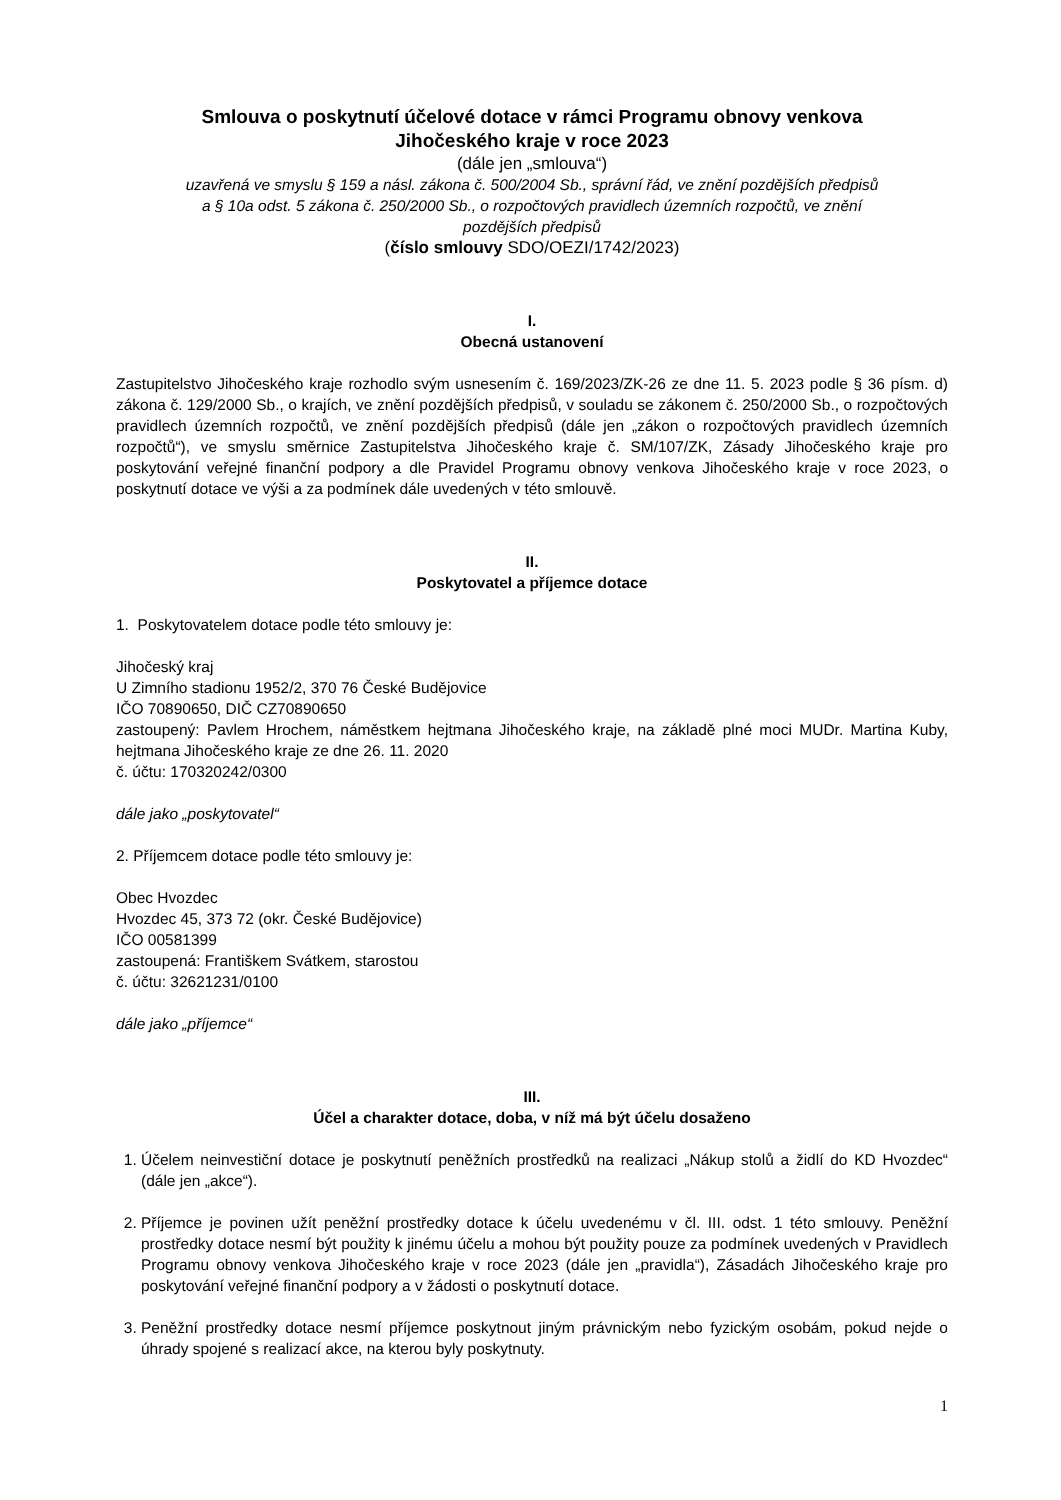Smlouva o poskytnutí účelové dotace v rámci Programu obnovy venkova
Jihočeského kraje v roce 2023
(dále jen „smlouva“)
uzavřená ve smyslu § 159 a násl. zákona č. 500/2004 Sb., správní řád, ve znění pozdějších předpisů
a § 10a odst. 5 zákona č. 250/2000 Sb., o rozpočtových pravidlech územních rozpočtů, ve znění
pozdějších předpisů
(číslo smlouvy SDO/OEZI/1742/2023)
I.
Obecná ustanovení
Zastupitelstvo Jihočeského kraje rozhodlo svým usnesením č. 169/2023/ZK-26 ze dne 11. 5. 2023 podle § 36 písm. d) zákona č. 129/2000 Sb., o krajích, ve znění pozdějších předpisů, v souladu se zákonem č. 250/2000 Sb., o rozpočtových pravidlech územních rozpočtů, ve znění pozdějších předpisů (dále jen „zákon o rozpočtových pravidlech územních rozpočtů“), ve smyslu směrnice Zastupitelstva Jihočeského kraje č. SM/107/ZK, Zásady Jihočeského kraje pro poskytování veřejné finanční podpory a dle Pravidel Programu obnovy venkova Jihočeského kraje v roce 2023, o poskytnutí dotace ve výši a za podmínek dále uvedených v této smlouvě.
II.
Poskytovatel a příjemce dotace
1. Poskytovatelem dotace podle této smlouvy je:
Jihočeský kraj
U Zimního stadionu 1952/2, 370 76 České Budějovice
IČO 70890650, DIČ CZ70890650
zastoupený: Pavlem Hrochem, náměstkem hejtmana Jihočeského kraje, na základě plné moci MUDr. Martina Kuby, hejtmana Jihočeského kraje ze dne 26. 11. 2020
č. účtu: 170320242/0300
dále jako „poskytovatel“
2. Příjemcem dotace podle této smlouvy je:
Obec Hvozdec
Hvozdec 45, 373 72 (okr. České Budějovice)
IČO 00581399
zastoupená: Františkem Svátkem, starostou
č. účtu: 32621231/0100
dále jako „příjemce“
III.
Účel a charakter dotace, doba, v níž má být účelu dosaženo
1. Účelem neinvestiční dotace je poskytnutí peněžních prostředků na realizaci „Nákup stolů a židlí do KD Hvozdec“ (dále jen „akce“).
2. Příjemce je povinen užít peněžní prostředky dotace k účelu uvedenému v čl. III. odst. 1 této smlouvy. Peněžní prostředky dotace nesmí být použity k jinému účelu a mohou být použity pouze za podmínek uvedených v Pravidlech Programu obnovy venkova Jihočeského kraje v roce 2023 (dále jen „pravidla“), Zásadách Jihočeského kraje pro poskytování veřejné finanční podpory a v žádosti o poskytnutí dotace.
3. Peněžní prostředky dotace nesmí příjemce poskytnout jiným právnickým nebo fyzickým osobám, pokud nejde o úhrady spojené s realizací akce, na kterou byly poskytnuty.
1